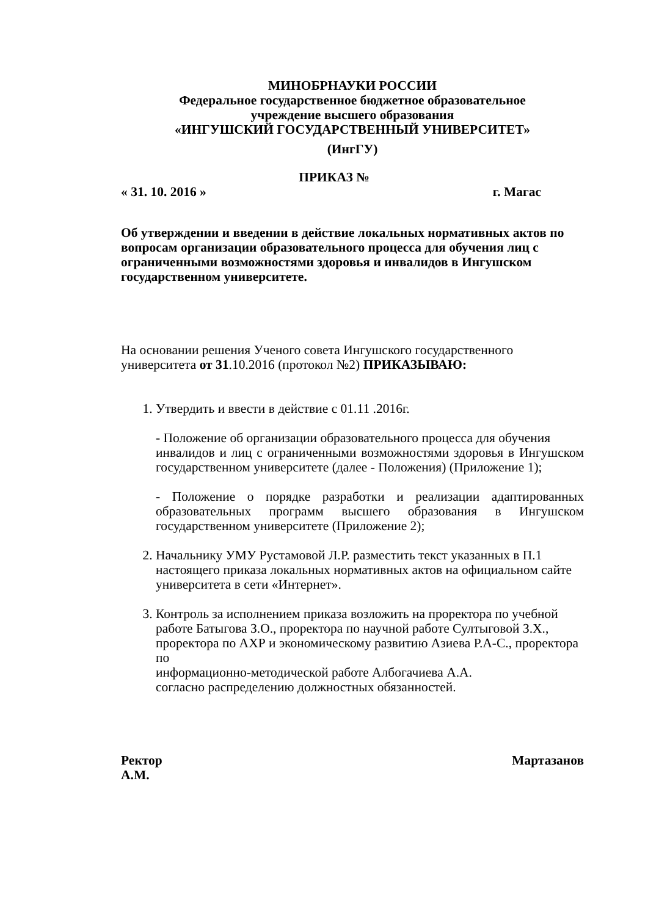МИНОБРНАУКИ РОССИИ
Федеральное государственное бюджетное образовательное
учреждение высшего образования
«ИНГУШСКИЙ ГОСУДАРСТВЕННЫЙ УНИВЕРСИТЕТ»
(ИнгГУ)
ПРИКАЗ №
« 31. 10. 2016 » г. Магас
Об утверждении и введении в действие локальных нормативных актов по вопросам организации образовательного процесса для обучения лиц с ограниченными возможностями здоровья и инвалидов в Ингушском государственном университете.
На основании решения Ученого совета Ингушского государственного университета от 31.10.2016 (протокол №2) ПРИКАЗЫВАЮ:
1. Утвердить и ввести в действие с 01.11 .2016г.
- Положение об организации образовательного процесса для обучения
инвалидов и лиц с ограниченными возможностями здоровья в Ингушском государственном университете (далее - Положения) (Приложение 1);
- Положение о порядке разработки и реализации адаптированных образовательных программ высшего образования в Ингушском государственном университете (Приложение 2);
2. Начальнику УМУ Рустамовой Л.Р. разместить текст указанных в П.1 настоящего приказа локальных нормативных актов на официальном сайте университета в сети «Интернет».
3. Контроль за исполнением приказа возложить на проректора по учебной работе Батыгова З.О., проректора по научной работе Султыговой З.Х., проректора по АХР и экономическому развитию Азиева Р.А-С., проректора по
информационно-методической работе Албогачиева А.А.
согласно распределению должностных обязанностей.
Ректор Мартазанов
А.М.